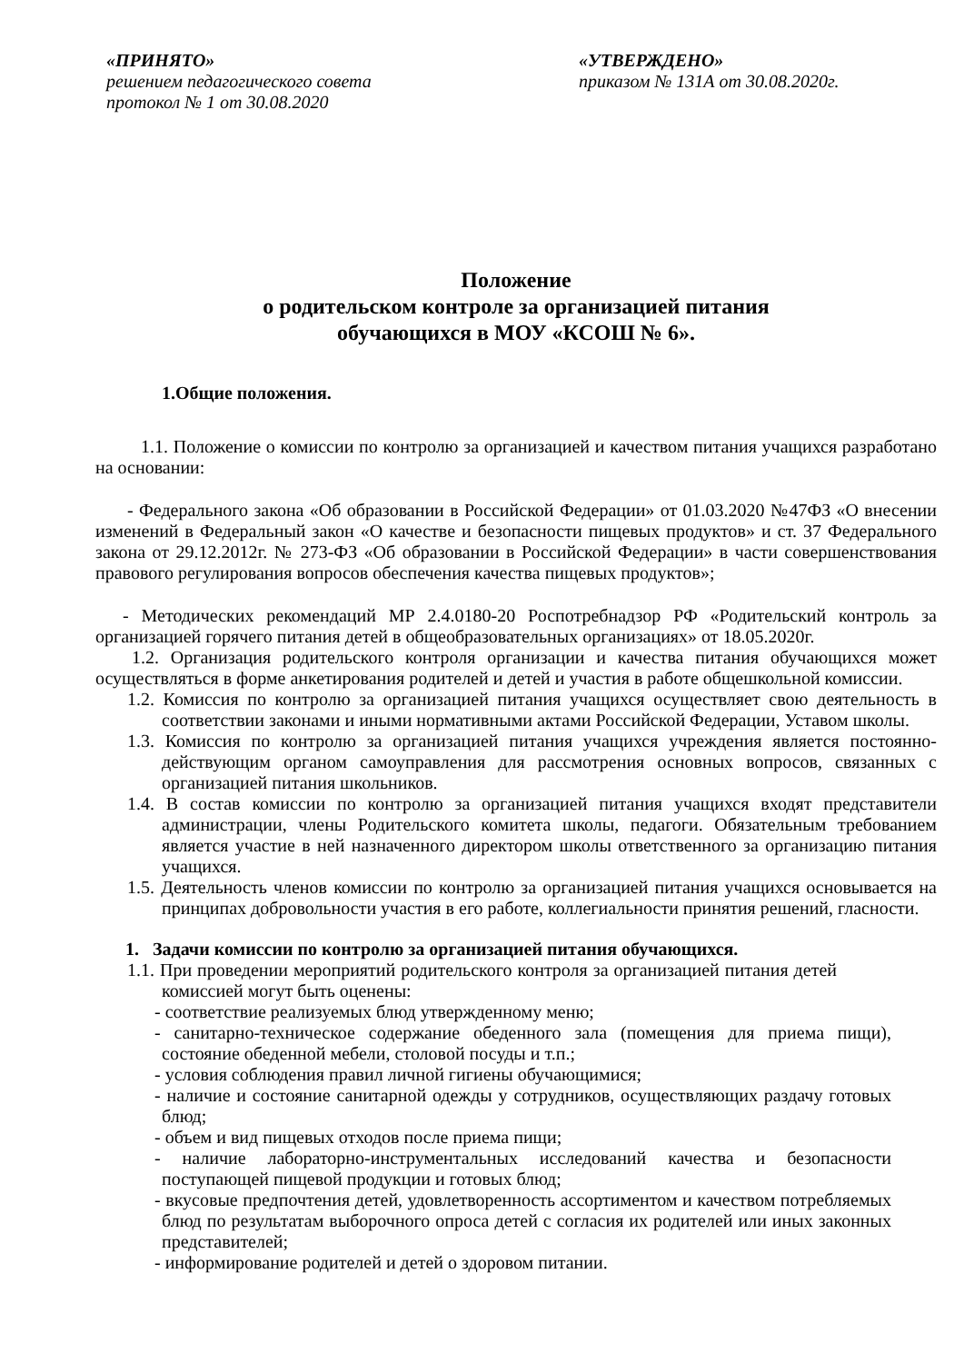«ПРИНЯТО»
решением педагогического совета
протокол № 1 от 30.08.2020
«УТВЕРЖДЕНО»
приказом № 131А от 30.08.2020г.
Положение
о родительском контроле за организацией питания
обучающихся в МОУ «КСОШ № 6».
1.Общие положения.
1.1. Положение о комиссии по контролю за организацией и качеством питания учащихся разработано на основании:
- Федерального закона «Об образовании в Российской Федерации» от 01.03.2020 №47ФЗ «О внесении изменений в Федеральный закон «О качестве и безопасности пищевых продуктов» и ст. 37 Федерального закона от 29.12.2012г. № 273-ФЗ «Об образовании в Российской Федерации» в части совершенствования правового регулирования вопросов обеспечения качества пищевых продуктов»;
- Методических рекомендаций МР 2.4.0180-20 Роспотребнадзор РФ «Родительский контроль за организацией горячего питания детей в общеобразовательных организациях» от 18.05.2020г.
1.2. Организация родительского контроля организации и качества питания обучающихся может осуществляться в форме анкетирования родителей и детей и участия в работе общешкольной комиссии.
1.2. Комиссия по контролю за организацией питания учащихся осуществляет свою деятельность в соответствии законами и иными нормативными актами Российской Федерации, Уставом школы.
1.3. Комиссия по контролю за организацией питания учащихся учреждения является постоянно-действующим органом самоуправления для рассмотрения основных вопросов, связанных с организацией питания школьников.
1.4. В состав комиссии по контролю за организацией питания учащихся входят представители администрации, члены Родительского комитета школы, педагоги. Обязательным требованием является участие в ней назначенного директором школы ответственного за организацию питания учащихся.
1.5. Деятельность членов комиссии по контролю за организацией питания учащихся основывается на принципах добровольности участия в его работе, коллегиальности принятия решений, гласности.
1. Задачи комиссии по контролю за организацией питания обучающихся.
1.1. При проведении мероприятий родительского контроля за организацией питания детей комиссией могут быть оценены:
- соответствие реализуемых блюд утвержденному меню;
- санитарно-техническое содержание обеденного зала (помещения для приема пищи), состояние обеденной мебели, столовой посуды и т.п.;
- условия соблюдения правил личной гигиены обучающимися;
- наличие и состояние санитарной одежды у сотрудников, осуществляющих раздачу готовых блюд;
- объем и вид пищевых отходов после приема пищи;
- наличие лабораторно-инструментальных исследований качества и безопасности поступающей пищевой продукции и готовых блюд;
- вкусовые предпочтения детей, удовлетворенность ассортиментом и качеством потребляемых блюд по результатам выборочного опроса детей с согласия их родителей или иных законных представителей;
- информирование родителей и детей о здоровом питании.